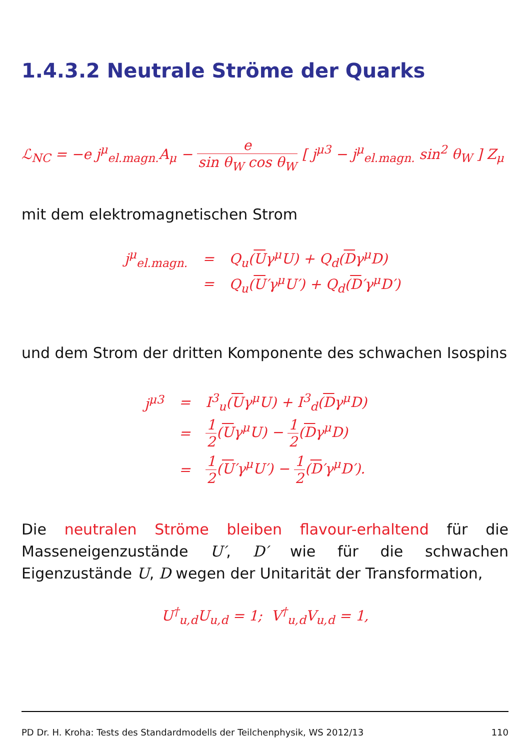1.4.3.2 Neutrale Ströme der Quarks
ℒ<sub>NC</sub> = −e j<sup>μ</sup><sub>el.magn.</sub>A<sub>μ</sub> − e sin θ<sub>W</sub> cos θ<sub>W</sub> [ j<sup>μ3</sup> − j<sup>μ</sup><sub>el.magn.</sub> sin<sup>2</sup> θ<sub>W</sub> ] Z<sub>μ</sub>
mit dem elektromagnetischen Strom
| j<sup>μ</sup><sub>el.magn.</sub> | = | Q<sub>u</sub>( U γ<sup>μ</sup>U) + Q<sub>d</sub>( D γ<sup>μ</sup>D) |
| | = | Q<sub>u</sub>( U ′γ<sup>μ</sup>U′) + Q<sub>d</sub>( D ′γ<sup>μ</sup>D′) |
und dem Strom der dritten Komponente des schwachen Isospins
| j<sup>μ3</sup> | = | I<sup>3</sup><sub>u</sub>( U γ<sup>μ</sup>U) + I<sup>3</sup><sub>d</sub>( D γ<sup>μ</sup>D) |
| | = | 1 2 ( U γ<sup>μ</sup>U) − 1 2 ( D γ<sup>μ</sup>D) |
| | = | 1 2 ( U ′γ<sup>μ</sup>U′) − 1 2 ( D ′γ<sup>μ</sup>D′). |
Die neutralen Ströme bleiben flavour-erhaltend für die Masseneigenzustände U′, D′ wie für die schwachen Eigenzustände U, D wegen der Unitarität der Transformation,
U<sup>†</sup><sub>u,d</sub>U<sub>u,d</sub> = 1; V<sup>†</sup><sub>u,d</sub>V<sub>u,d</sub> = 1,
PD Dr. H. Kroha: Tests des Standardmodells der Teilchenphysik, WS 2012/13 110